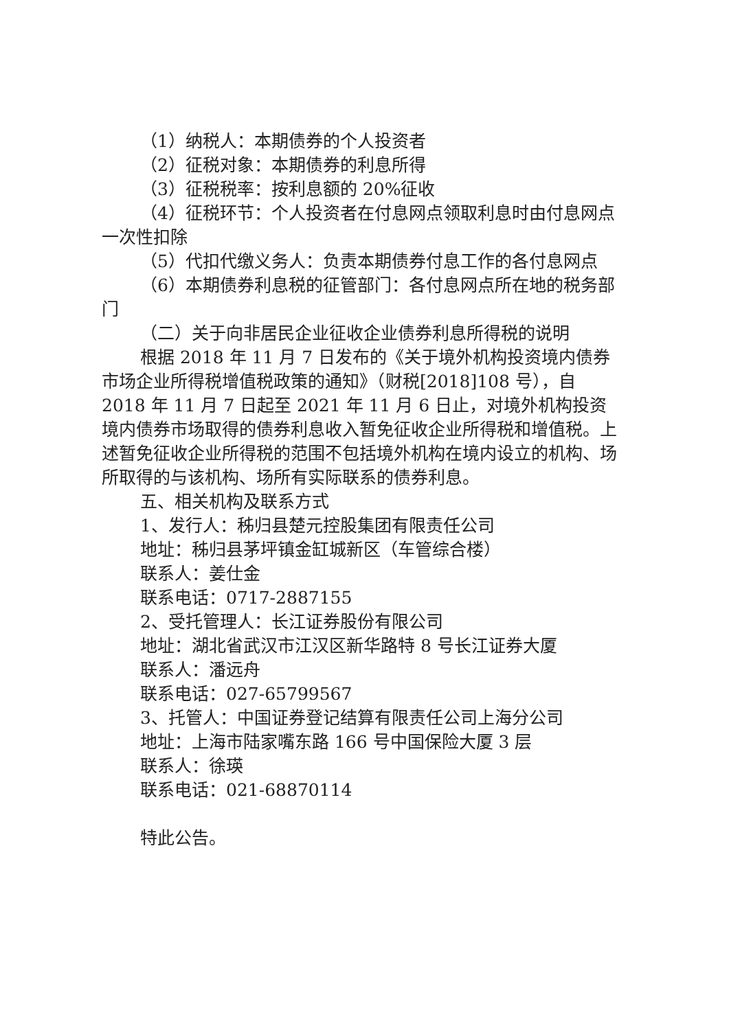（1）纳税人：本期债券的个人投资者
（2）征税对象：本期债券的利息所得
（3）征税税率：按利息额的 20%征收
（4）征税环节：个人投资者在付息网点领取利息时由付息网点一次性扣除
（5）代扣代缴义务人：负责本期债券付息工作的各付息网点
（6）本期债券利息税的征管部门：各付息网点所在地的税务部门
（二）关于向非居民企业征收企业债券利息所得税的说明
根据 2018 年 11 月 7 日发布的《关于境外机构投资境内债券市场企业所得税增值税政策的通知》（财税[2018]108 号），自 2018 年 11 月 7 日起至 2021 年 11 月 6 日止，对境外机构投资境内债券市场取得的债券利息收入暂免征收企业所得税和增值税。上述暂免征收企业所得税的范围不包括境外机构在境内设立的机构、场所取得的与该机构、场所有实际联系的债券利息。
五、相关机构及联系方式
1、发行人：秭归县楚元控股集团有限责任公司
地址：秭归县茅坪镇金缸城新区（车管综合楼）
联系人：姜仕金
联系电话：0717-2887155
2、受托管理人：长江证券股份有限公司
地址：湖北省武汉市江汉区新华路特 8 号长江证券大厦
联系人：潘远舟
联系电话：027-65799567
3、托管人：中国证券登记结算有限责任公司上海分公司
地址：上海市陆家嘴东路 166 号中国保险大厦 3 层
联系人：徐瑛
联系电话：021-68870114
特此公告。